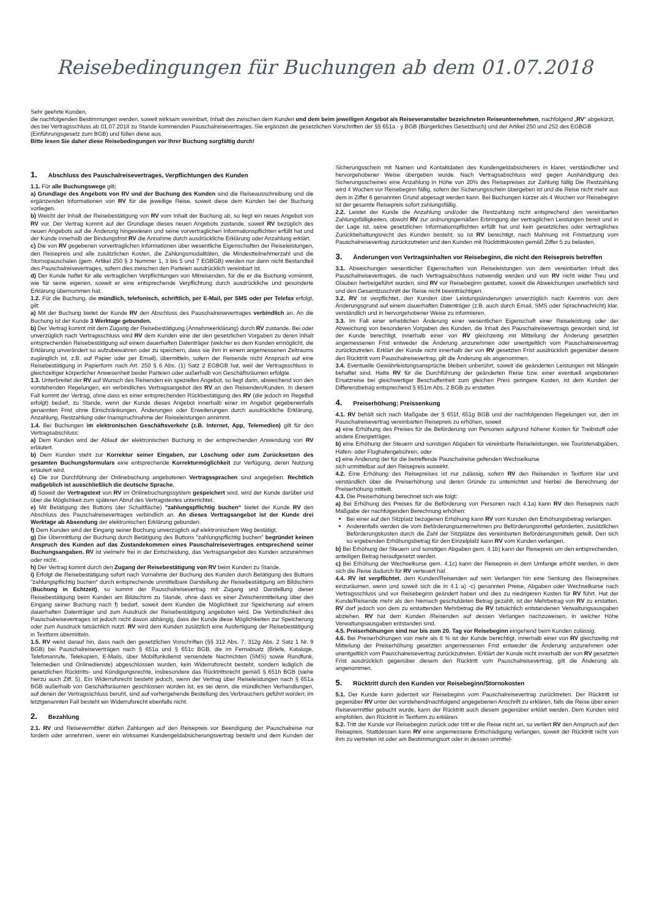Reisebedingungen für Buchungen ab dem 01.07.2018
Sehr geehrte Kunden,
die nachfolgenden Bestimmungen werden, soweit wirksam vereinbart, Inhalt des zwischen dem Kunden und dem beim jeweiligen Angebot als Reiseveranstalter bezeichneten Reiseunternehmen, nachfolgend „RV“ abgekürzt, des bei Vertragsschluss ab 01.07.2018 zu Stande kommenden Pauschalreisevertrages. Sie ergänzen die gesetzlichen Vorschriften der §§ 651a - y BGB (Bürgerliches Gesetzbuch) und der Artikel 250 und 252 des EGBGB (Einführungsgesetz zum BGB) und füllen diese aus.
Bitte lesen Sie daher diese Reisebedingungen vor Ihrer Buchung sorgfältig durch!
1. Abschluss des Pauschalreisevertrages, Verpflichtungen des Kunden
1.1. Für alle Buchungswege gilt:
a) Grundlage des Angebots von RV und der Buchung des Kunden sind die Reiseausschreibung und die ergänzenden Informationen von RV für die jeweilige Reise, soweit diese dem Kunden bei der Buchung vorliegen.
b) Weicht der Inhalt der Reisebestätigung von RV vom Inhalt der Buchung ab, so liegt ein neues Angebot von RV vor. Der Vertrag kommt auf der Grundlage dieses neuen Angebots zustande, soweit RV bezüglich des neuen Angebots auf die Änderung hingewiesen und seine vorvertraglichen Informationspflichten erfüllt hat und der Kunde innerhalb der Bindungsfrist RV die Annahme durch ausdrückliche Erklärung oder Anzahlung erklärt.
c) Die von RV gegebenen vorvertraglichen Informationen über wesentliche Eigenschaften der Reiseleistungen, den Reisepreis und alle zusätzlichen Kosten, die Zahlungsmodalitäten, die Mindestteilnehmerzahl und die Stornopauschalen (gem. Artikel 250 § 3 Nummer 1, 3 bis 5 und 7 EGBGB) werden nur dann nicht Bestandteil des Pauschalreisevertrages, sofern dies zwischen den Parteien ausdrücklich vereinbart ist.
d) Der Kunde haftet für alle vertraglichen Verpflichtungen von Mitreisenden, für die er die Buchung vornimmt, wie für seine eigenen, soweit er eine entsprechende Verpflichtung durch ausdrückliche und gesonderte Erklärung übernommen hat.
1.2. Für die Buchung, die mündlich, telefonisch, schriftlich, per E-Mail, per SMS oder per Telefax erfolgt, gilt:
a) Mit der Buchung bietet der Kunde RV den Abschluss des Pauschalreisevertrages verbindlich an. An die Buchung ist der Kunde 3 Werktage gebunden.
b) Der Vertrag kommt mit dem Zugang der Reisebestätigung (Annahmeerklärung) durch RV zustande. Bei oder unverzüglich nach Vertragsschluss wird RV dem Kunden eine der den gesetzlichen Vorgaben zu deren Inhalt entsprechenden Reisebestätigung auf einem dauerhaften Datenträger (welcher es dem Kunden ermöglicht, die Erklärung unverändert so aufzubewahren oder zu speichern, dass sie ihm in einem angemessenen Zeitraums zugänglich ist, z.B. auf Papier oder per Email), übermitteln, sofern der Reisende nicht Anspruch auf eine Reisebestätigung in Papierform nach Art. 250 § 6 Abs. (1) Satz 2 EGBGB hat, weil der Vertragsschluss in gleichzeitiger körperlicher Anwesenheit beider Parteien oder außerhalb von Geschäftsräumen erfolgte.
1.3. Unterbreitet der RV auf Wunsch des Reisenden ein spezielles Angebot, so liegt darin, abweichend von den vorstehenden Regelungen, ein verbindliches Vertragsangebot des RV an den Reisenden/Kunden. In diesem Fall kommt der Vertrag, ohne dass es einer entsprechenden Rückbestätigung des RV (die jedoch im Regelfall erfolgt) bedarf, zu Stande, wenn der Kunde dieses Angebot innerhalb einer im Angebot gegebenenfalls genannten Frist ohne Einschränkungen, Änderungen oder Erweiterungen durch ausdrückliche Erklärung, Anzahlung, Restzahlung oder Inanspruchnahme der Reiseleistungen annimmt.
1.4. Bei Buchungen im elektronischen Geschäftsverkehr (z.B. Internet, App, Telemedien) gilt für den Vertragsabschluss:
a) Dem Kunden wird der Ablauf der elektronischen Buchung in der entsprechenden Anwendung von RV erläutert.
b) Dem Kunden steht zur Korrektur seiner Eingaben, zur Löschung oder zum Zurücksetzen des gesamten Buchungsformulars eine entsprechende Korrekturmöglichkeit zur Verfügung, deren Nutzung erläutert wird.
c) Die zur Durchführung der Onlinebuchung angebotenen Vertragssprachen sind angegeben. Rechtlich maßgeblich ist ausschließlich die deutsche Sprache.
d) Soweit der Vertragstext von RV im Onlinebuchungssystem gespeichert wird, wird der Kunde darüber und über die Möglichkeit zum späteren Abruf des Vertragstextes unterrichtet.
e) Mit Betätigung des Buttons (der Schaltfläche) "zahlungspflichtig buchen“ bietet der Kunde RV den Abschluss des Pauschalreisevertrages verbindlich an. An dieses Vertragsangebot ist der Kunde drei Werktage ab Absendung der elektronischen Erklärung gebunden.
f) Dem Kunden wird der Eingang seiner Buchung unverzüglich auf elektronischem Weg bestätigt.
g) Die Übermittlung der Buchung durch Betätigung des Buttons "zahlungspflichtig buchen" begründet keinen Anspruch des Kunden auf das Zustandekommen eines Pauschalreisevertrages entsprechend seiner Buchungsangaben. RV ist vielmehr frei in der Entscheidung, das Vertragsangebot des Kunden anzunehmen oder nicht.
h) Der Vertrag kommt durch den Zugang der Reisebestätigung von RV beim Kunden zu Stande.
i) Erfolgt die Reisebestätigung sofort nach Vornahme der Buchung des Kunden durch Betätigung des Buttons "zahlungspflichtig buchen“ durch entsprechende unmittelbare Darstellung der Reisebestätigung am Bildschirm (Buchung in Echtzeit), so kommt der Pauschalreisevertrag mit Zugang und Darstellung dieser Reisebestätigung beim Kunden am Bildschirm zu Stande, ohne dass es einer Zwischenmitteilung über den Eingang seiner Buchung nach f) bedarf, soweit dem Kunden die Möglichkeit zur Speicherung auf einem dauerhaften Datenträger und zum Ausdruck der Reisebestätigung angeboten wird. Die Verbindlichkeit des Pauschalreisevertrages ist jedoch nicht davon abhängig, dass der Kunde diese Möglichkeiten zur Speicherung oder zum Ausdruck tatsächlich nutzt. RV wird dem Kunden zusätzlich eine Ausfertigung der Reisebestätigung in Textform übermitteln.
1.5. RV weist darauf hin, dass nach den gesetzlichen Vorschriften (§§ 312 Abs. 7, 312g Abs. 2 Satz 1 Nr. 9 BGB) bei Pauschalreiseverträgen nach § 651a und § 651c BGB, die im Fernabsatz (Briefe, Kataloge, Telefonanrufe, Telekopien, E-Mails, über Mobilfunkdienst versendete Nachrichten (SMS) sowie Rundfunk, Telemedien und Onlinedienste) abgeschlossen wurden, kein Widerrufsrecht besteht, sondern lediglich die gesetzlichen Rücktritts- und Kündigungsrechte, insbesondere das Rücktrittsrecht gemäß § 651h BGB (siehe hierzu auch Ziff. 5). Ein Widerrufsrecht besteht jedoch, wenn der Vertrag über Reiseleistungen nach § 651a BGB außerhalb von Geschäftsräumen geschlossen worden ist, es sei denn, die mündlichen Verhandlungen, auf denen der Vertragsschluss beruht, sind auf vorhergehende Bestellung des Verbrauchers geführt worden; im letztgenannten Fall besteht ein Widerrufsrecht ebenfalls nicht.
2. Bezahlung
2.1. RV und Reisevermittler dürfen Zahlungen auf den Reisepreis vor Beendigung der Pauschalreise nur fordern oder annehmen, wenn ein wirksamer Kundengeldabsicherungsvertrag besteht und dem Kunden der Sicherungsschein mit Namen und Kontaktdaten des Kundengeldabsicherers in klarer, verständlicher und hervorgehobener Weise übergeben wurde. Nach Vertragsabschluss wird gegen Aushändigung des Sicherungsscheines eine Anzahlung in Höhe von 20% des Reisepreises zur Zahlung fällig Die Restzahlung wird 4 Wochen vor Reisebeginn fällig, sofern der Sicherungsschein übergeben ist und die Reise nicht mehr aus dem in Ziffer 6 genannten Grund abgesagt werden kann. Bei Buchungen kürzer als 4 Wochen vor Reisebeginn ist der gesamte Reisepreis sofort zahlungsfällig.
2.2. Leistet der Kunde die Anzahlung und/oder die Restzahlung nicht entsprechend den vereinbarten Zahlungsfälligkeiten, obwohl RV zur ordnungsgemäßen Erbringung der vertraglichen Leistungen bereit und in der Lage ist, seine gesetzlichen Informationspflichten erfüllt hat und kein gesetzliches oder vertragliches Zurückbehaltungsrecht des Kunden besteht, so ist RV berechtigt, nach Mahnung mit Fristsetzung vom Pauschalreisevertrag zurückzutreten und den Kunden mit Rücktrittskosten gemäß Ziffer 5 zu belasten.
3. Änderungen von Vertragsinhalten vor Reisebeginn, die nicht den Reisepreis betreffen
3.1. Abweichungen wesentlicher Eigenschaften von Reiseleistungen von dem vereinbarten Inhalt des Pauschalreisevertrages, die nach Vertragsabschluss notwendig werden und von RV nicht wider Treu und Glauben herbeigeführt wurden, sind RV vor Reisebeginn gestattet, soweit die Abweichungen unerheblich sind und den Gesamtzuschnitt der Reise nicht beeinträchtigen.
3.2. RV ist verpflichtet, den Kunden über Leistungsänderungen unverzüglich nach Kenntnis von dem Änderungsgrund auf einem dauerhaften Datenträger (z.B. auch durch Email, SMS oder Sprachnachricht) klar, verständlich und in hervorgehobener Weise zu informieren.
3.3. Im Fall einer erheblichen Änderung einer wesentlichen Eigenschaft einer Reiseleistung oder der Abweichung von besonderen Vorgaben des Kunden, die Inhalt des Pauschalreisevertrags geworden sind, ist der Kunde berechtigt, innerhalb einer von RV gleichzeitig mit Mitteilung der Änderung gesetzten angemessenen Frist entweder die Änderung anzunehmen oder unentgeltlich vom Pauschalreisevertrag zurückzutreten. Erklärt der Kunde nicht innerhalb der von RV gesetzten Frist ausdrücklich gegenüber diesem den Rücktritt vom Pauschalreisevertrag, gilt die Änderung als angenommen.
3.4. Eventuelle Gewährleistungsansprüche bleiben unberührt, soweit die geänderten Leistungen mit Mängeln behaftet sind. Hatte RV für die Durchführung der geänderten Reise bzw. einer eventuell angebotenen Ersatzreise bei gleichwertiger Beschaffenheit zum gleichen Preis geringere Kosten, ist dem Kunden der Differenzbetrag entsprechend § 651m Abs. 2 BGB zu erstatten
4. Preiserhöhung; Preissenkung
4.1. RV behält sich nach Maßgabe der § 651f, 651g BGB und der nachfolgenden Regelungen vor, den im Pauschalreisevertrag vereinbarten Reisepreis zu erhöhen, soweit
a) eine Erhöhung des Preises für die Beförderung von Personen aufgrund höherer Kosten für Treibstoff oder andere Energieträger,
b) eine Erhöhung der Steuern und sonstigen Abgaben für vereinbarte Reiseleistungen, wie Touristenabgaben, Hafen- oder Flughafengebühren, oder
c) eine Änderung der für die betreffende Pauschalreise geltenden Wechselkurse
sich unmittelbar auf den Reisepreis auswirkt.
4.2. Eine Erhöhung des Reisepreises ist nur zulässig, sofern RV den Reisenden in Textform klar und verständlich über die Preiserhöhung und deren Gründe zu unterrichtet und hierbei die Berechnung der Preiserhöhung mitteilt.
4.3. Die Preiserhöhung berechnet sich wie folgt:
a) Bei Erhöhung des Preises für die Beförderung von Personen nach 4.1a) kann RV den Reisepreis nach Maßgabe der nachfolgenden Berechnung erhöhen:
Bei einer auf den Sitzplatz bezogenen Erhöhung kann RV vom Kunden den Erhöhungsbetrag verlangen.
Anderenfalls werden die vom Beförderungsunternehmen pro Beförderungsmittel geforderten, zusätzlichen Beförderungskosten durch die Zahl der Sitzplätze des vereinbarten Beförderungsmittels geteilt. Den sich so ergebenden Erhöhungsbetrag für den Einzelplatz kann RV vom Kunden verlangen.
b) Bei Erhöhung der Steuern und sonstigen Abgaben gem. 4.1b) kann der Reisepreis um den entsprechenden, anteiligen Betrag heraufgesetzt werden.
c) Bei Erhöhung der Wechselkurse gem. 4.1c) kann der Reisepreis in dem Umfange erhöht werden, in dem sich die Reise dadurch für RV verteuert hat
4.4. RV ist verpflichtet, dem Kunden/Reisenden auf sein Verlangen hin eine Senkung des Reisepreises einzuräumen, wenn und soweit sich die in 4.1 a) -c) genannten Preise, Abgaben oder Wechselkurse nach Vertragsschluss und vor Reisebeginn geändert haben und dies zu niedrigeren Kosten für RV führt. Hat der Kunde/Reisende mehr als den hiernach geschuldeten Betrag gezahlt, ist der Mehrbetrag von RV zu erstatten. RV darf jedoch von dem zu erstattenden Mehrbetrag die RV tatsächlich entstandenen Verwaltungsausgaben abziehen. RV hat dem Kunden /Reisenden auf dessen Verlangen nachzuweisen, in welcher Höhe Verwaltungsausgaben entstanden sind.
4.5. Preiserhöhungen sind nur bis zum 20. Tag vor Reisebeginn eingehend beim Kunden zulässig.
4.6. Bei Preiserhöhungen von mehr als 8 % ist der Kunde berechtigt, innerhalb einer von RV gleichzeitig mit Mitteilung der Preiserhöhung gesetzten angemessenen Frist entweder die Änderung anzunehmen oder unentgeltlich vom Pauschalreisevertrag zurückzutreten. Erklärt der Kunde nicht innerhalb der von RV gesetzten Frist ausdrücklich gegenüber diesem den Rücktritt vom Pauschalreisevertrag, gilt die Änderung als angenommen.
5. Rücktritt durch den Kunden vor Reisebeginn/Stornokosten
5.1. Der Kunde kann jederzeit vor Reisebeginn vom Pauschalreisevertrag zurücktreten. Der Rücktritt ist gegenüber RV unter der vorstehend/nachfolgend angegebenen Anschrift zu erklären, falls die Reise über einen Reisevermittler gebucht wurde, kann der Rücktritt auch diesem gegenüber erklärt werden. Dem Kunden wird empfohlen, den Rücktritt in Textform zu erklären.
5.2. Tritt der Kunde vor Reisebeginn zurück oder tritt er die Reise nicht an, so verliert RV den Anspruch auf den Reisepreis. Stattdessen kann RV eine angemessene Entschädigung verlangen, soweit der Rücktritt nicht von ihm zu vertreten ist oder am Bestimmungsort oder in dessen unmittel-